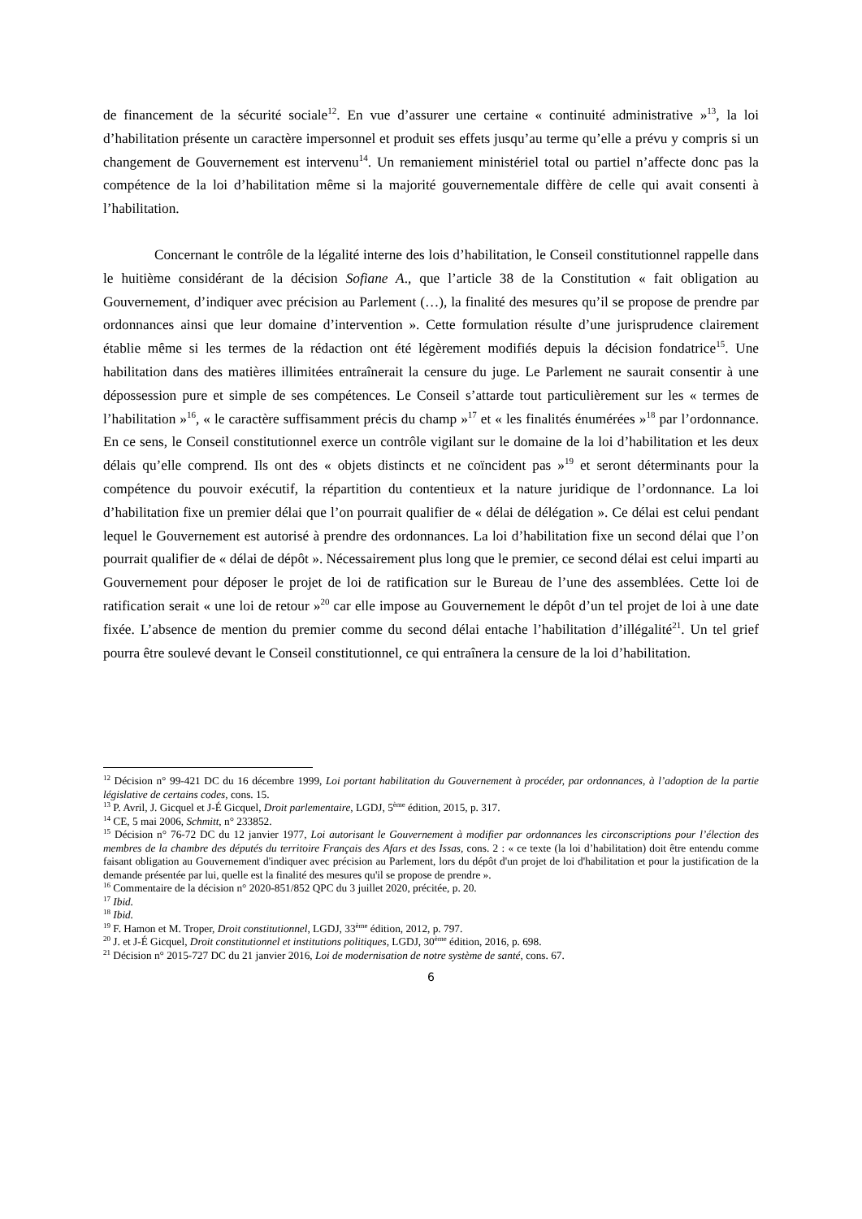de financement de la sécurité sociale<sup>12</sup>. En vue d’assurer une certaine « continuité administrative »<sup>13</sup>, la loi d’habilitation présente un caractère impersonnel et produit ses effets jusqu’au terme qu’elle a prévu y compris si un changement de Gouvernement est intervenu<sup>14</sup>. Un remaniement ministériel total ou partiel n’affecte donc pas la compétence de la loi d’habilitation même si la majorité gouvernementale diffère de celle qui avait consenti à l’habilitation.
Concernant le contrôle de la légalité interne des lois d’habilitation, le Conseil constitutionnel rappelle dans le huitième considérant de la décision Sofiane A., que l’article 38 de la Constitution « fait obligation au Gouvernement, d’indiquer avec précision au Parlement (…), la finalité des mesures qu’il se propose de prendre par ordonnances ainsi que leur domaine d’intervention ». Cette formulation résulte d’une jurisprudence clairement établie même si les termes de la rédaction ont été légèrement modifiés depuis la décision fondatrice<sup>15</sup>. Une habilitation dans des matières illimitées entraînerait la censure du juge. Le Parlement ne saurait consentir à une dépossession pure et simple de ses compétences. Le Conseil s’attarde tout particulièrement sur les « termes de l’habilitation »<sup>16</sup>, « le caractère suffisamment précis du champ »<sup>17</sup> et « les finalités énumérées »<sup>18</sup> par l’ordonnance. En ce sens, le Conseil constitutionnel exerce un contrôle vigilant sur le domaine de la loi d’habilitation et les deux délais qu’elle comprend. Ils ont des « objets distincts et ne coïncident pas »<sup>19</sup> et seront déterminants pour la compétence du pouvoir exécutif, la répartition du contentieux et la nature juridique de l’ordonnance. La loi d’habilitation fixe un premier délai que l’on pourrait qualifier de « délai de délégation ». Ce délai est celui pendant lequel le Gouvernement est autorisé à prendre des ordonnances. La loi d’habilitation fixe un second délai que l’on pourrait qualifier de « délai de dépôt ». Nécessairement plus long que le premier, ce second délai est celui imparti au Gouvernement pour déposer le projet de loi de ratification sur le Bureau de l’une des assemblées. Cette loi de ratification serait « une loi de retour »<sup>20</sup> car elle impose au Gouvernement le dépôt d’un tel projet de loi à une date fixée. L’absence de mention du premier comme du second délai entache l’habilitation d’illégalité<sup>21</sup>. Un tel grief pourra être soulevé devant le Conseil constitutionnel, ce qui entraînera la censure de la loi d’habilitation.
<sup>12</sup> Décision n° 99-421 DC du 16 décembre 1999, Loi portant habilitation du Gouvernement à procéder, par ordonnances, à l’adoption de la partie législative de certains codes, cons. 15.
<sup>13</sup> P. Avril, J. Gicquel et J-É Gicquel, Droit parlementaire, LGDJ, 5<sup>ème</sup> édition, 2015, p. 317.
<sup>14</sup> CE, 5 mai 2006, Schmitt, n° 233852.
<sup>15</sup> Décision n° 76-72 DC du 12 janvier 1977, Loi autorisant le Gouvernement à modifier par ordonnances les circonscriptions pour l’élection des membres de la chambre des députés du territoire Français des Afars et des Issas, cons. 2 : « ce texte (la loi d’habilitation) doit être entendu comme faisant obligation au Gouvernement d'indiquer avec précision au Parlement, lors du dépôt d'un projet de loi d'habilitation et pour la justification de la demande présentée par lui, quelle est la finalité des mesures qu'il se propose de prendre ».
<sup>16</sup> Commentaire de la décision n° 2020-851/852 QPC du 3 juillet 2020, précitée, p. 20.
<sup>17</sup> Ibid.
<sup>18</sup> Ibid.
<sup>19</sup> F. Hamon et M. Troper, Droit constitutionnel, LGDJ, 33<sup>ème</sup> édition, 2012, p. 797.
<sup>20</sup> J. et J-É Gicquel, Droit constitutionnel et institutions politiques, LGDJ, 30<sup>ème</sup> édition, 2016, p. 698.
<sup>21</sup> Décision n° 2015-727 DC du 21 janvier 2016, Loi de modernisation de notre système de santé, cons. 67.
6